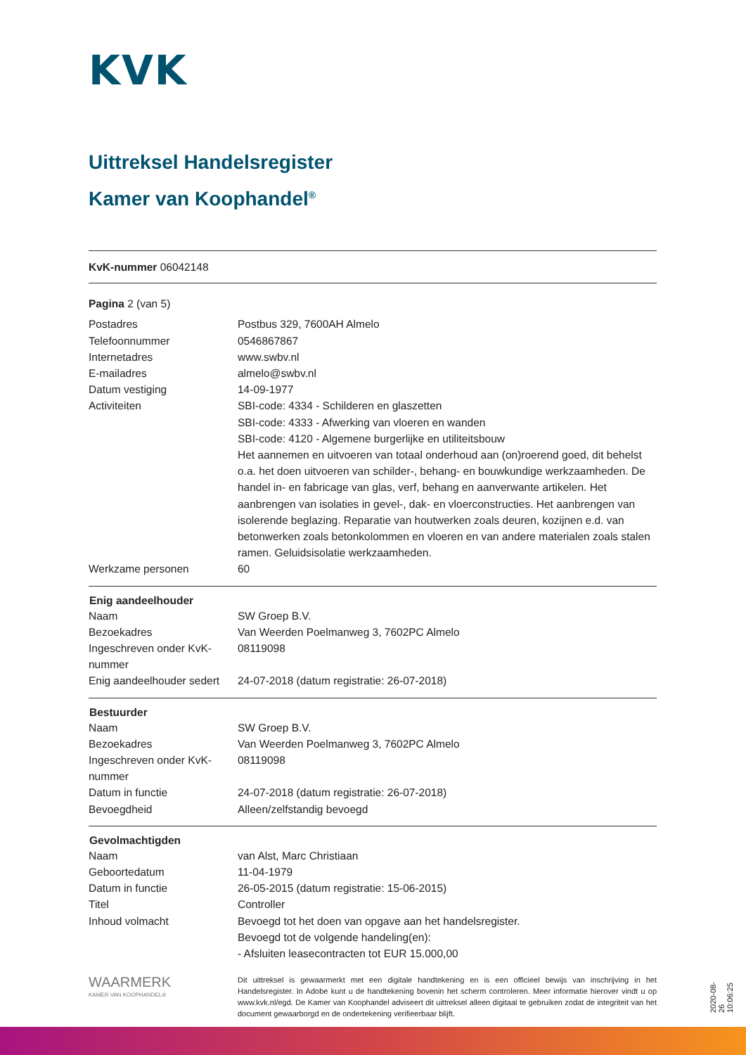KVK
Uittreksel Handelsregister
Kamer van Koophandel<sup>®</sup>
KvK-nummer 06042148
Pagina 2 (van 5)
| Postadres | Postbus 329, 7600AH Almelo |
| Telefoonnummer | 0546867867 |
| Internetadres | www.swbv.nl |
| E-mailadres | almelo@swbv.nl |
| Datum vestiging | 14-09-1977 |
| Activiteiten | SBI-code: 4334 - Schilderen en glaszetten SBI-code: 4333 - Afwerking van vloeren en wanden SBI-code: 4120 - Algemene burgerlijke en utiliteitsbouw Het aannemen en uitvoeren van totaal onderhoud aan (on)roerend goed, dit behelst o.a. het doen uitvoeren van schilder-, behang- en bouwkundige werkzaamheden. De handel in- en fabricage van glas, verf, behang en aanverwante artikelen. Het aanbrengen van isolaties in gevel-, dak- en vloerconstructies. Het aanbrengen van isolerende beglazing. Reparatie van houtwerken zoals deuren, kozijnen e.d. van betonwerken zoals betonkolommen en vloeren en van andere materialen zoals stalen ramen. Geluidsisolatie werkzaamheden. |
| Werkzame personen | 60 |
| Enig aandeelhouder | |
| --- | --- |
| Naam | SW Groep B.V. |
| Bezoekadres | Van Weerden Poelmanweg 3, 7602PC Almelo |
| Ingeschreven onder KvK-nummer | 08119098 |
| Enig aandeelhouder sedert | 24-07-2018 (datum registratie: 26-07-2018) |
| Bestuurder | |
| --- | --- |
| Naam | SW Groep B.V. |
| Bezoekadres | Van Weerden Poelmanweg 3, 7602PC Almelo |
| Ingeschreven onder KvK-nummer | 08119098 |
| Datum in functie | 24-07-2018 (datum registratie: 26-07-2018) |
| Bevoegdheid | Alleen/zelfstandig bevoegd |
| Gevolmachtigden | |
| --- | --- |
| Naam | van Alst, Marc Christiaan |
| Geboortedatum | 11-04-1979 |
| Datum in functie | 26-05-2015 (datum registratie: 15-06-2015) |
| Titel | Controller |
| Inhoud volmacht | Bevoegd tot het doen van opgave aan het handelsregister. Bevoegd tot de volgende handeling(en): - Afsluiten leasecontracten tot EUR 15.000,00 |
WAARMERK
KAMER VAN KOOPHANDEL®
Dit uittreksel is gewaarmerkt met een digitale handtekening en is een officieel bewijs van inschrijving in het Handelsregister. In Adobe kunt u de handtekening bovenin het scherm controleren. Meer informatie hierover vindt u op www.kvk.nl/egd. De Kamer van Koophandel adviseert dit uittreksel alleen digitaal te gebruiken zodat de integriteit van het document gewaarborgd en de ondertekening verifieerbaar blijft.
2020-08-26 10:06:25